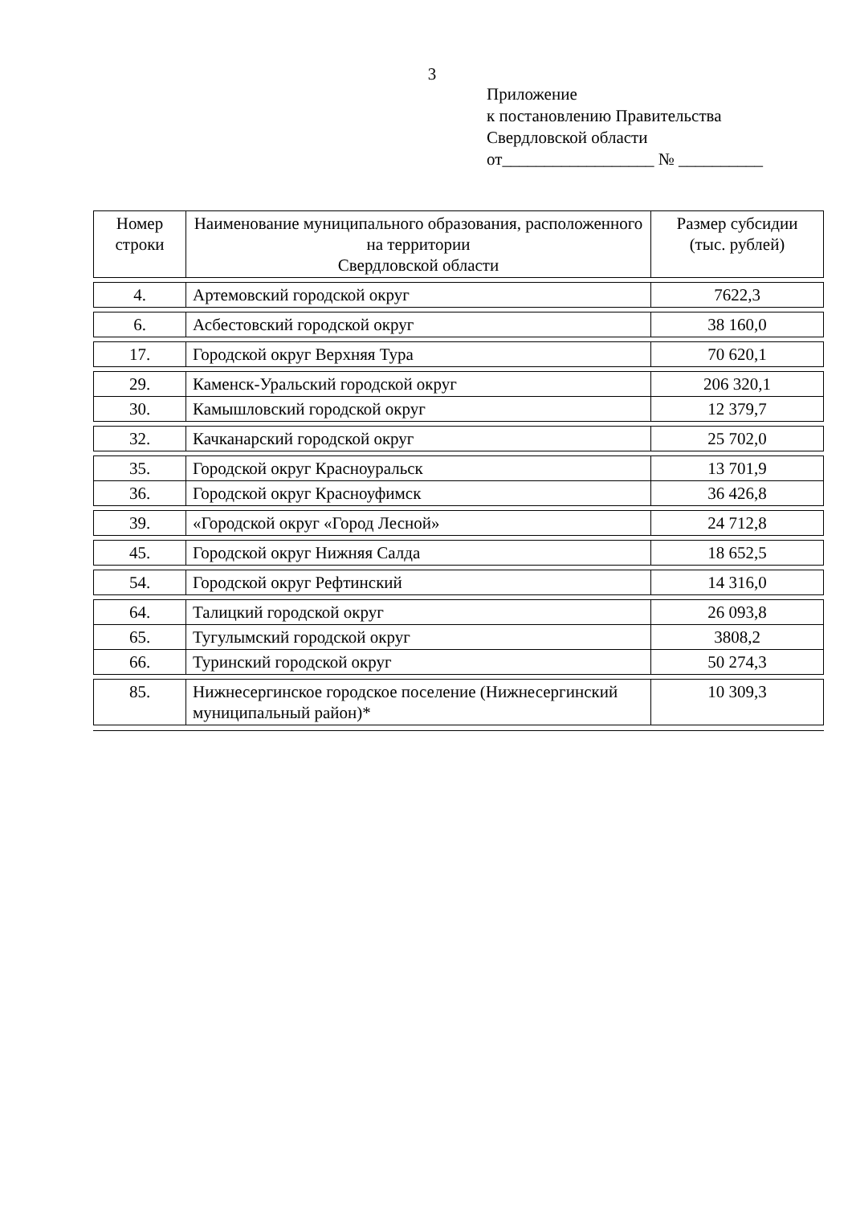3
Приложение
к постановлению Правительства
Свердловской области
от__________________ № __________
| Номер строки | Наименование муниципального образования, расположенного на территории Свердловской области | Размер субсидии (тыс. рублей) |
| 4. | Артемовский городской округ | 7622,3 |
| 6. | Асбестовский городской округ | 38 160,0 |
| 17. | Городской округ Верхняя Тура | 70 620,1 |
| 29. | Каменск-Уральский городской округ | 206 320,1 |
| 30. | Камышловский городской округ | 12 379,7 |
| 32. | Качканарский городской округ | 25 702,0 |
| 35. | Городской округ Красноуральск | 13 701,9 |
| 36. | Городской округ Красноуфимск | 36 426,8 |
| 39. | «Городской округ «Город Лесной» | 24 712,8 |
| 45. | Городской округ Нижняя Салда | 18 652,5 |
| 54. | Городской округ Рефтинский | 14 316,0 |
| 64. | Талицкий городской округ | 26 093,8 |
| 65. | Тугулымский городской округ | 3808,2 |
| 66. | Туринский городской округ | 50 274,3 |
| 85. | Нижнесергинское городское поселение (Нижнесергинский муниципальный район)* | 10 309,3 |